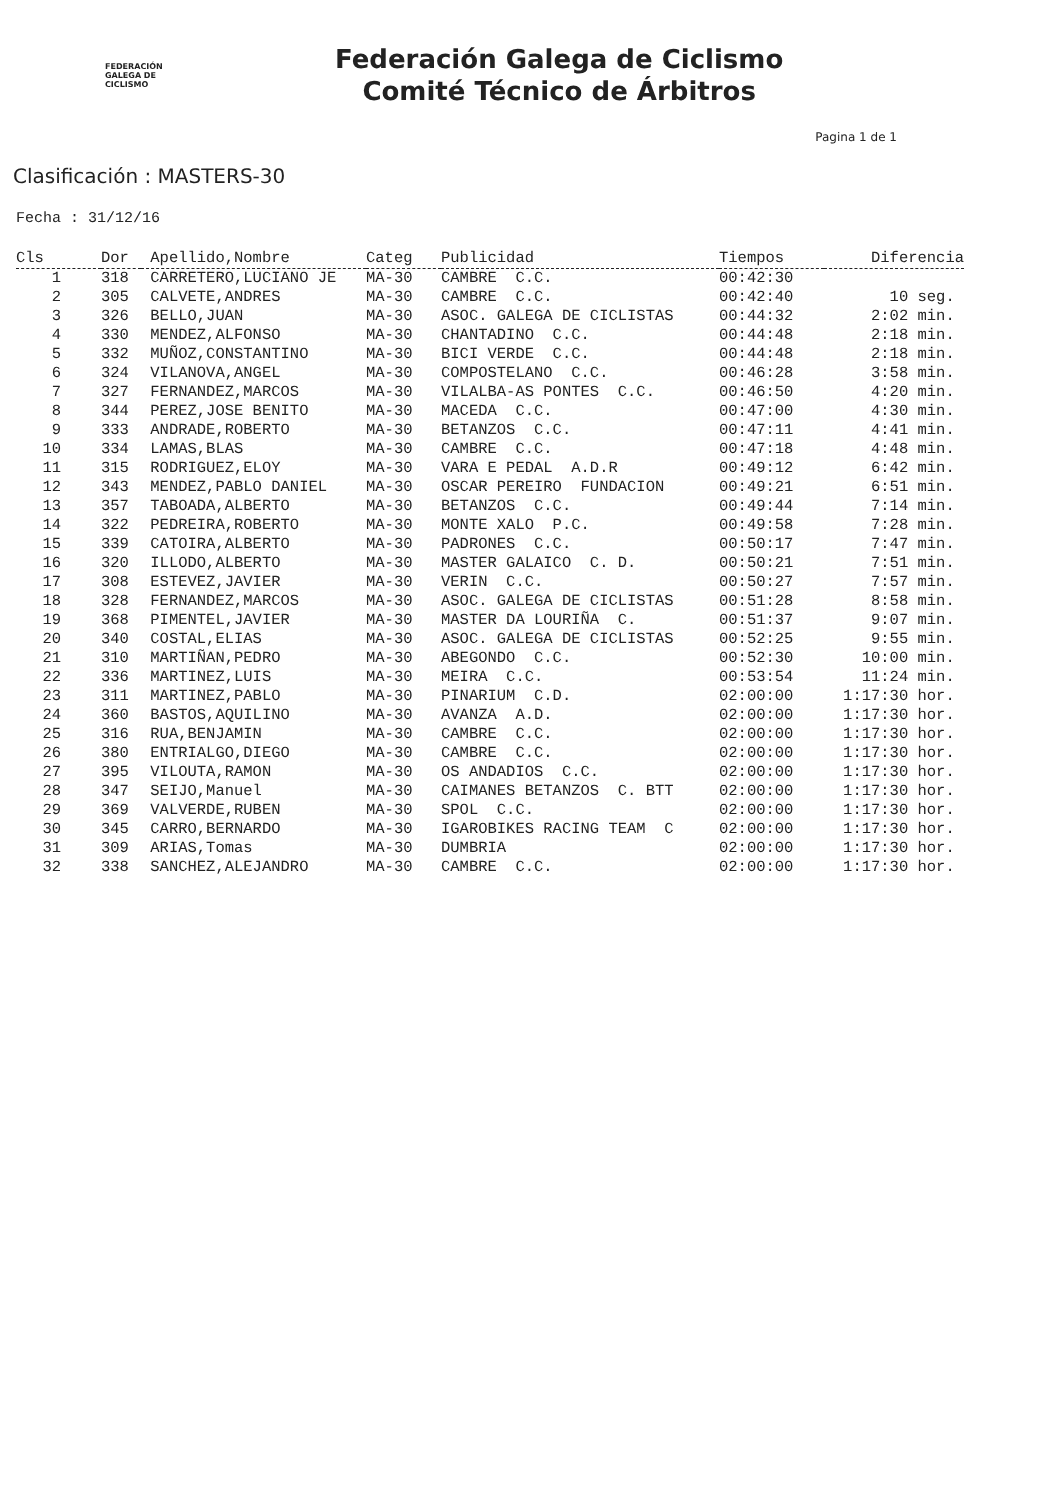FEDERACIÓN
GALEGA DE
CICLISMO
Federación Galega de Ciclismo
Comité Técnico de Árbitros
Pagina 1 de 1
Clasificación : MASTERS-30
Fecha : 31/12/16
| Cls | Dor | Apellido,Nombre | Categ | Publicidad | Tiempos | Diferencia |
| --- | --- | --- | --- | --- | --- | --- |
| 1 | 318 | CARRETERO,LUCIANO JE | MA-30 | CAMBRE C.C. | 00:42:30 | |
| 2 | 305 | CALVETE,ANDRES | MA-30 | CAMBRE C.C. | 00:42:40 | 10 seg. |
| 3 | 326 | BELLO,JUAN | MA-30 | ASOC. GALEGA DE CICLISTAS | 00:44:32 | 2:02 min. |
| 4 | 330 | MENDEZ,ALFONSO | MA-30 | CHANTADINO C.C. | 00:44:48 | 2:18 min. |
| 5 | 332 | MUÑOZ,CONSTANTINO | MA-30 | BICI VERDE C.C. | 00:44:48 | 2:18 min. |
| 6 | 324 | VILANOVA,ANGEL | MA-30 | COMPOSTELANO C.C. | 00:46:28 | 3:58 min. |
| 7 | 327 | FERNANDEZ,MARCOS | MA-30 | VILALBA-AS PONTES C.C. | 00:46:50 | 4:20 min. |
| 8 | 344 | PEREZ,JOSE BENITO | MA-30 | MACEDA C.C. | 00:47:00 | 4:30 min. |
| 9 | 333 | ANDRADE,ROBERTO | MA-30 | BETANZOS C.C. | 00:47:11 | 4:41 min. |
| 10 | 334 | LAMAS,BLAS | MA-30 | CAMBRE C.C. | 00:47:18 | 4:48 min. |
| 11 | 315 | RODRIGUEZ,ELOY | MA-30 | VARA E PEDAL A.D.R | 00:49:12 | 6:42 min. |
| 12 | 343 | MENDEZ,PABLO DANIEL | MA-30 | OSCAR PEREIRO FUNDACION | 00:49:21 | 6:51 min. |
| 13 | 357 | TABOADA,ALBERTO | MA-30 | BETANZOS C.C. | 00:49:44 | 7:14 min. |
| 14 | 322 | PEDREIRA,ROBERTO | MA-30 | MONTE XALO P.C. | 00:49:58 | 7:28 min. |
| 15 | 339 | CATOIRA,ALBERTO | MA-30 | PADRONES C.C. | 00:50:17 | 7:47 min. |
| 16 | 320 | ILLODO,ALBERTO | MA-30 | MASTER GALAICO C. D. | 00:50:21 | 7:51 min. |
| 17 | 308 | ESTEVEZ,JAVIER | MA-30 | VERIN C.C. | 00:50:27 | 7:57 min. |
| 18 | 328 | FERNANDEZ,MARCOS | MA-30 | ASOC. GALEGA DE CICLISTAS | 00:51:28 | 8:58 min. |
| 19 | 368 | PIMENTEL,JAVIER | MA-30 | MASTER DA LOURIÑA C. | 00:51:37 | 9:07 min. |
| 20 | 340 | COSTAL,ELIAS | MA-30 | ASOC. GALEGA DE CICLISTAS | 00:52:25 | 9:55 min. |
| 21 | 310 | MARTIÑAN,PEDRO | MA-30 | ABEGONDO C.C. | 00:52:30 | 10:00 min. |
| 22 | 336 | MARTINEZ,LUIS | MA-30 | MEIRA C.C. | 00:53:54 | 11:24 min. |
| 23 | 311 | MARTINEZ,PABLO | MA-30 | PINARIUM C.D. | 02:00:00 | 1:17:30 hor. |
| 24 | 360 | BASTOS,AQUILINO | MA-30 | AVANZA A.D. | 02:00:00 | 1:17:30 hor. |
| 25 | 316 | RUA,BENJAMIN | MA-30 | CAMBRE C.C. | 02:00:00 | 1:17:30 hor. |
| 26 | 380 | ENTRIALGO,DIEGO | MA-30 | CAMBRE C.C. | 02:00:00 | 1:17:30 hor. |
| 27 | 395 | VILOUTA,RAMON | MA-30 | OS ANDADIOS C.C. | 02:00:00 | 1:17:30 hor. |
| 28 | 347 | SEIJO,Manuel | MA-30 | CAIMANES BETANZOS C. BTT | 02:00:00 | 1:17:30 hor. |
| 29 | 369 | VALVERDE,RUBEN | MA-30 | SPOL C.C. | 02:00:00 | 1:17:30 hor. |
| 30 | 345 | CARRO,BERNARDO | MA-30 | IGAROBIKES RACING TEAM C | 02:00:00 | 1:17:30 hor. |
| 31 | 309 | ARIAS,Tomas | MA-30 | DUMBRIA | 02:00:00 | 1:17:30 hor. |
| 32 | 338 | SANCHEZ,ALEJANDRO | MA-30 | CAMBRE C.C. | 02:00:00 | 1:17:30 hor. |